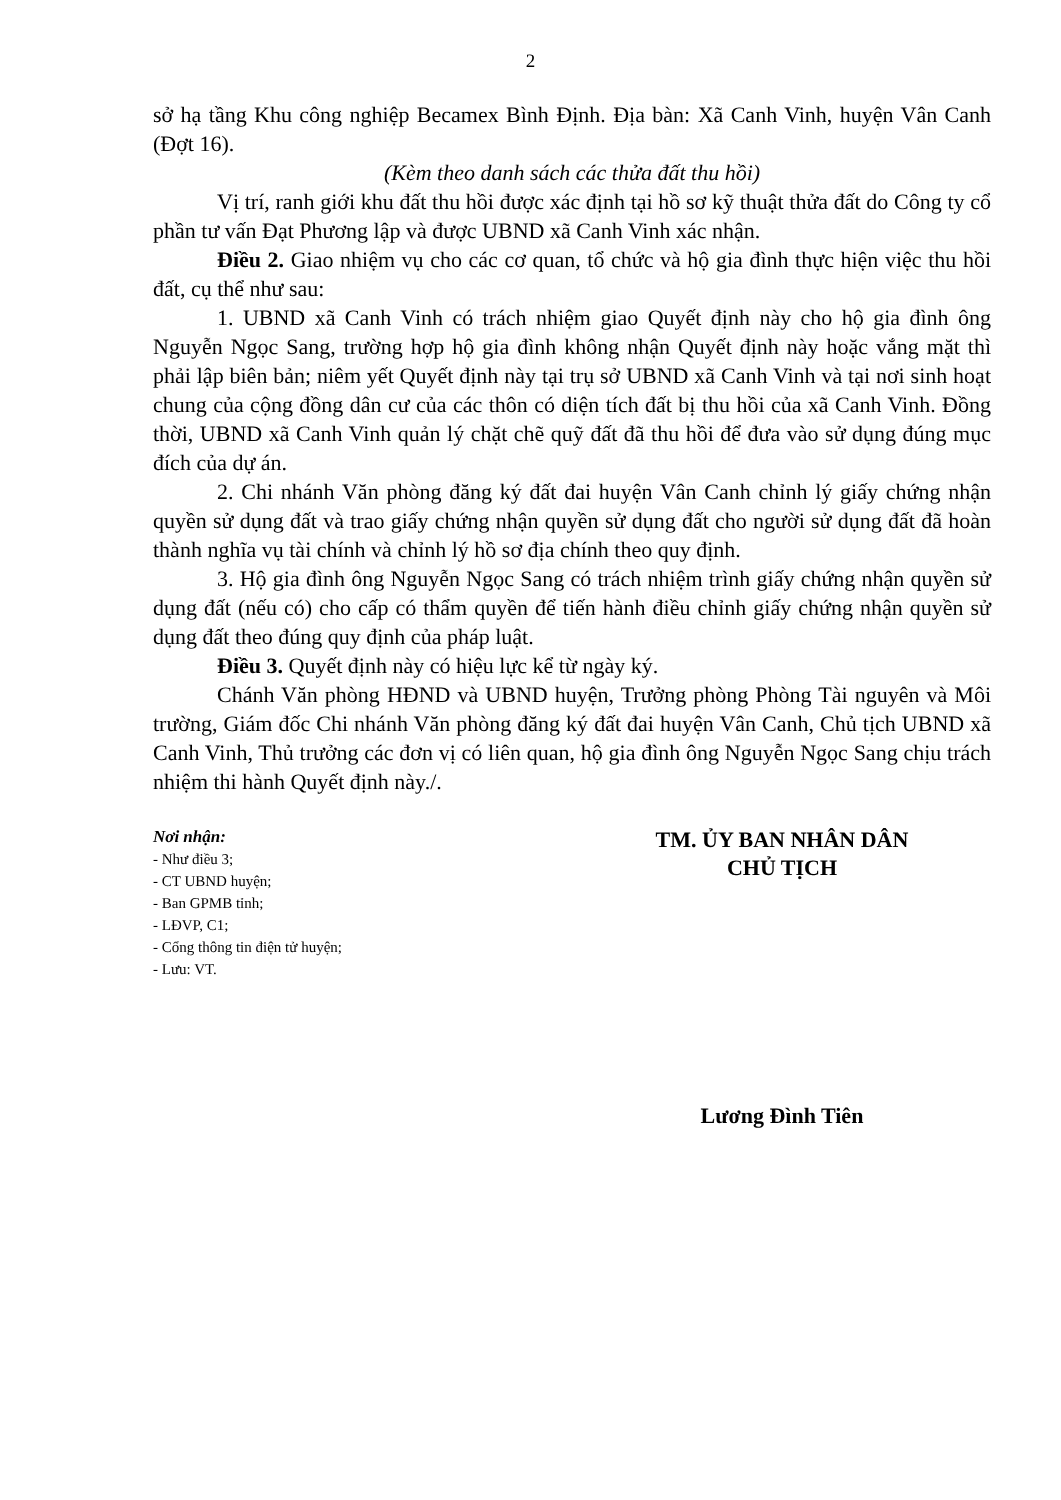2
sở hạ tầng Khu công nghiệp Becamex Bình Định. Địa bàn: Xã Canh Vinh, huyện Vân Canh (Đợt 16).
(Kèm theo danh sách các thửa đất thu hồi)
Vị trí, ranh giới khu đất thu hồi được xác định tại hồ sơ kỹ thuật thửa đất do Công ty cổ phần tư vấn Đạt Phương lập và được UBND xã Canh Vinh xác nhận.
Điều 2. Giao nhiệm vụ cho các cơ quan, tổ chức và hộ gia đình thực hiện việc thu hồi đất, cụ thể như sau:
1. UBND xã Canh Vinh có trách nhiệm giao Quyết định này cho hộ gia đình ông Nguyễn Ngọc Sang, trường hợp hộ gia đình không nhận Quyết định này hoặc vắng mặt thì phải lập biên bản; niêm yết Quyết định này tại trụ sở UBND xã Canh Vinh và tại nơi sinh hoạt chung của cộng đồng dân cư của các thôn có diện tích đất bị thu hồi của xã Canh Vinh. Đồng thời, UBND xã Canh Vinh quản lý chặt chẽ quỹ đất đã thu hồi để đưa vào sử dụng đúng mục đích của dự án.
2. Chi nhánh Văn phòng đăng ký đất đai huyện Vân Canh chỉnh lý giấy chứng nhận quyền sử dụng đất và trao giấy chứng nhận quyền sử dụng đất cho người sử dụng đất đã hoàn thành nghĩa vụ tài chính và chỉnh lý hồ sơ địa chính theo quy định.
3. Hộ gia đình ông Nguyễn Ngọc Sang có trách nhiệm trình giấy chứng nhận quyền sử dụng đất (nếu có) cho cấp có thẩm quyền để tiến hành điều chỉnh giấy chứng nhận quyền sử dụng đất theo đúng quy định của pháp luật.
Điều 3. Quyết định này có hiệu lực kể từ ngày ký.
Chánh Văn phòng HĐND và UBND huyện, Trưởng phòng Phòng Tài nguyên và Môi trường, Giám đốc Chi nhánh Văn phòng đăng ký đất đai huyện Vân Canh, Chủ tịch UBND xã Canh Vinh, Thủ trưởng các đơn vị có liên quan, hộ gia đình ông Nguyễn Ngọc Sang chịu trách nhiệm thi hành Quyết định này./.
Nơi nhận:
- Như điều 3;
- CT UBND huyện;
- Ban GPMB tỉnh;
- LĐVP, C1;
- Cổng thông tin điện tử huyện;
- Lưu: VT.
TM. ỦY BAN NHÂN DÂN
CHỦ TỊCH
Lương Đình Tiên